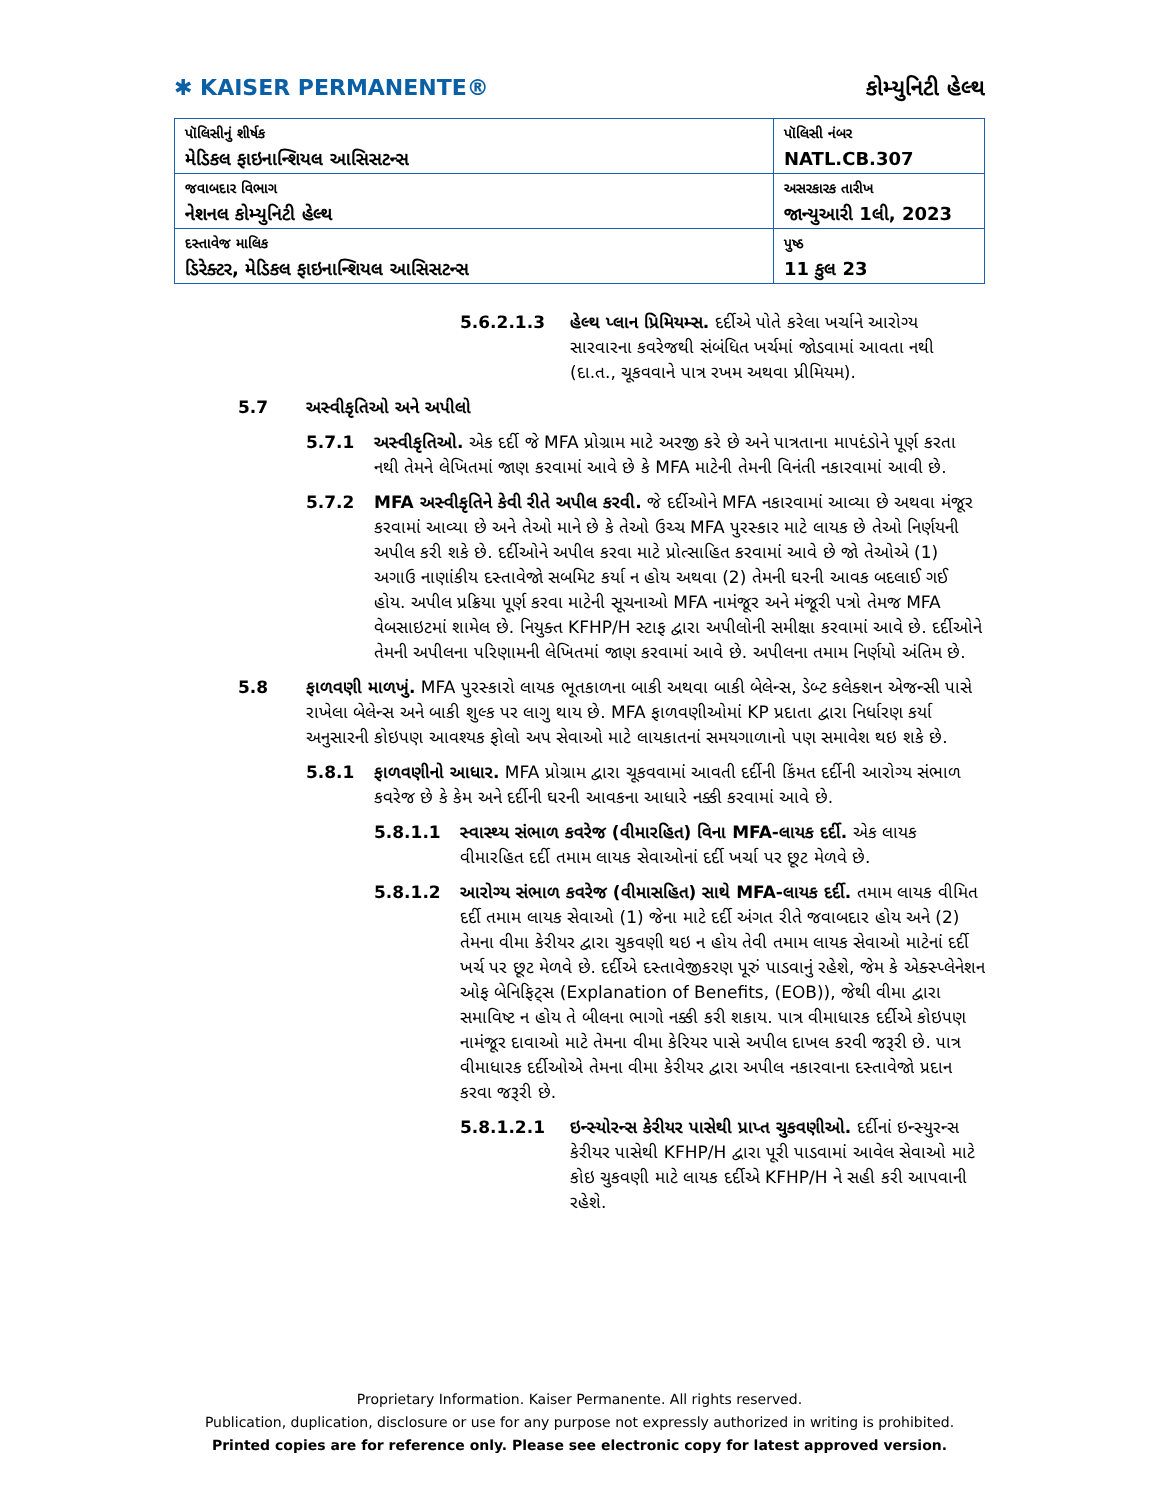✱ KAISER PERMANENTE®
કોમ્યુનિટી હેલ્થ
| પૉલિસીનું શીર્ષક મેડિકલ ફાઇનાન્શિયલ આસિસટન્સ | પૉલિસી નંબર NATL.CB.307 |
| જવાબદાર વિભાગ નેશનલ કોમ્યુનિટી હેલ્થ | અસરકારક તારીખ જાન્યુઆરી 1લી, 2023 |
| દસ્તાવેજ માલિક ડિરેક્ટર, મેડિકલ ફાઇનાન્શિયલ આસિસટન્સ | પુષ્ઠ 11 કુલ 23 |
5.6.2.1.3 હેલ્થ પ્લાન પ્રિમિયમ્સ. દર્દીએ પોતે કરેલા ખર્ચાને આરોગ્ય સારવારના કવરેજથી સંબંધિત ખર્ચમાં જોડવામાં આવતા નથી (દા.ત., ચૂકવવાને પાત્ર રખમ અથવા પ્રીમિયમ).
5.7 અસ્વીકૃતિઓ અને અપીલો
5.7.1 અસ્વીકૃતિઓ. એક દર્દી જે MFA પ્રોગ્રામ માટે અરજી કરે છે અને પાત્રતાના માપદંડોને પૂર્ણ કરતા નથી તેમને લેખિતમાં જાણ કરવામાં આવે છે કે MFA માટેની તેમની વિનંતી નકારવામાં આવી છે.
5.7.2 MFA અસ્વીકૃતિને કેવી રીતે અપીલ કરવી. જે દર્દીઓને MFA નકારવામાં આવ્યા છે અથવા મંજૂર કરવામાં આવ્યા છે અને તેઓ માને છે કે તેઓ ઉચ્ચ MFA પુરસ્કાર માટે લાયક છે તેઓ નિર્ણયની અપીલ કરી શકે છે. દર્દીઓને અપીલ કરવા માટે પ્રોત્સાહિત કરવામાં આવે છે જો તેઓએ (1) અગાઉ નાણાંકીય દસ્તાવેજો સબમિટ કર્યા ન હોય અથવા (2) તેમની ઘરની આવક બદલાઈ ગઈ હોય. અપીલ પ્રક્રિયા પૂર્ણ કરવા માટેની સૂચનાઓ MFA નામંજૂર અને મંજૂરી પત્રો તેમજ MFA વેબસાઇટમાં શામેલ છે. નિયુક્ત KFHP/H સ્ટાફ દ્વારા અપીલોની સમીક્ષા કરવામાં આવે છે. દર્દીઓને તેમની અપીલના પરિણામની લેખિતમાં જાણ કરવામાં આવે છે. અપીલના તમામ નિર્ણયો અંતિમ છે.
5.8 ફાળવણી માળખું. MFA પુરસ્કારો લાયક ભૂતકાળના બાકી અથવા બાકી બેલેન્સ, ડેબ્ટ કલેક્શન એજન્સી પાસે રાખેલા બેલેન્સ અને બાકી શુલ્ક પર લાગુ થાય છે. MFA ફાળવણીઓમાં KP પ્રદાતા દ્વારા નિર્ધારણ કર્યા અનુસારની કોઇપણ આવશ્યક ફોલો અપ સેવાઓ માટે લાયકાતનાં સમયગાળાનો પણ સમાવેશ થઇ શકે છે.
5.8.1 ફાળવણીનો આધાર. MFA પ્રોગ્રામ દ્વારા ચૂકવવામાં આવતી દર્દીની કિંમત દર્દીની આરોગ્ય સંભાળ કવરેજ છે કે કેમ અને દર્દીની ઘરની આવકના આધારે નક્કી કરવામાં આવે છે.
5.8.1.1 સ્વાસ્થ્ય સંભાળ કવરેજ (વીમારહિત) વિના MFA-લાયક દર્દી. એક લાયક વીમારહિત દર્દી તમામ લાયક સેવાઓનાં દર્દી ખર્ચા પર છૂટ મેળવે છે.
5.8.1.2 આરોગ્ય સંભાળ કવરેજ (વીમાસહિત) સાથે MFA-લાયક દર્દી. તમામ લાયક વીમિત દર્દી તમામ લાયક સેવાઓ (1) જેના માટે દર્દી અંગત રીતે જવાબદાર હોય અને (2) તેમના વીમા કેરીયર દ્વારા ચુકવણી થઇ ન હોય તેવી તમામ લાયક સેવાઓ માટેનાં દર્દી ખર્ચ પર છૂટ મેળવે છે. દર્દીએ દસ્તાવેજીકરણ પૂરું પાડવાનું રહેશે, જેમ કે એક્સ્પ્લેનેશન ઓફ બેનિફિટ્સ (Explanation of Benefits, (EOB)), જેથી વીમા દ્વારા સમાવિષ્ટ ન હોય તે બીલના ભાગો નક્કી કરી શકાય. પાત્ર વીમાધારક દર્દીએ કોઇપણ નામંજૂર દાવાઓ માટે તેમના વીમા કેરિયર પાસે અપીલ દાખલ કરવી જરૂરી છે. પાત્ર વીમાધારક દર્દીઓએ તેમના વીમા કેરીયર દ્વારા અપીલ નકારવાના દસ્તાવેજો પ્રદાન કરવા જરૂરી છે.
5.8.1.2.1 ઇન્સ્યોરન્સ કેરીયર પાસેથી પ્રાપ્ત ચુકવણીઓ. દર્દીનાં ઇન્સ્યુરન્સ કેરીયર પાસેથી KFHP/H દ્વારા પૂરી પાડવામાં આવેલ સેવાઓ માટે કોઇ ચુકવણી માટે લાયક દર્દીએ KFHP/H ને સહી કરી આપવાની રહેશે.
Proprietary Information. Kaiser Permanente. All rights reserved.
Publication, duplication, disclosure or use for any purpose not expressly authorized in writing is prohibited.
Printed copies are for reference only. Please see electronic copy for latest approved version.